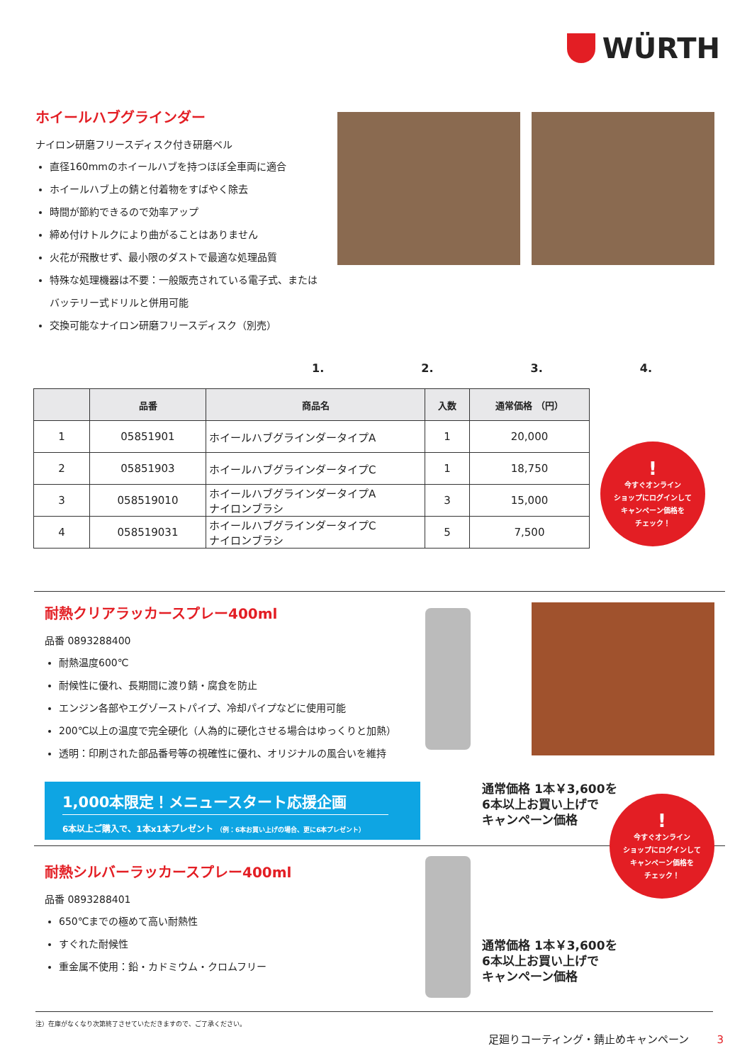WÜRTH
ホイールハブグラインダー
ナイロン研磨フリースディスク付き研磨ベル
直径160mmのホイールハブを持つほぼ全車両に適合
ホイールハブ上の錆と付着物をすばやく除去
時間が節約できるので効率アップ
締め付けトルクにより曲がることはありません
火花が飛散せず、最小限のダストで最適な処理品質
特殊な処理機器は不要：一般販売されている電子式、またはバッテリー式ドリルと併用可能
交換可能なナイロン研磨フリースディスク（別売）
1. 2. 3. 4.
| | 品番 | 商品名 | 入数 | 通常価格 （円） |
| --- | --- | --- | --- | --- |
| 1 | 05851901 | ホイールハブグラインダータイプA | 1 | 20,000 |
| 2 | 05851903 | ホイールハブグラインダータイプC | 1 | 18,750 |
| 3 | 058519010 | ホイールハブグラインダータイプA ナイロンブラシ | 3 | 15,000 |
| 4 | 058519031 | ホイールハブグラインダータイプC ナイロンブラシ | 5 | 7,500 |
!
今すぐオンライン
ショップにログインして
キャンペーン価格を
チェック！
耐熱クリアラッカースプレー400ml
品番 0893288400
耐熱温度600℃
耐候性に優れ、長期間に渡り錆・腐食を防止
エンジン各部やエグゾーストパイプ、冷却パイプなどに使用可能
200℃以上の温度で完全硬化（人為的に硬化させる場合はゆっくりと加熱）
透明：印刷された部品番号等の視確性に優れ、オリジナルの風合いを維持
1,000本限定！メニュースタート応援企画
6本以上ご購入で、1本x1本プレゼント （例：6本お買い上げの場合、更に6本プレゼント）
通常価格 1本￥3,600を
6本以上お買い上げで
キャンペーン価格
!
今すぐオンライン
ショップにログインして
キャンペーン価格を
チェック！
耐熱シルバーラッカースプレー400ml
品番 0893288401
650℃までの極めて高い耐熱性
すぐれた耐候性
重金属不使用：鉛・カドミウム・クロムフリー
通常価格 1本￥3,600を
6本以上お買い上げで
キャンペーン価格
注）在庫がなくなり次第終了させていただきますので、ご了承ください。
足廻りコーティング・錆止めキャンペーン 3